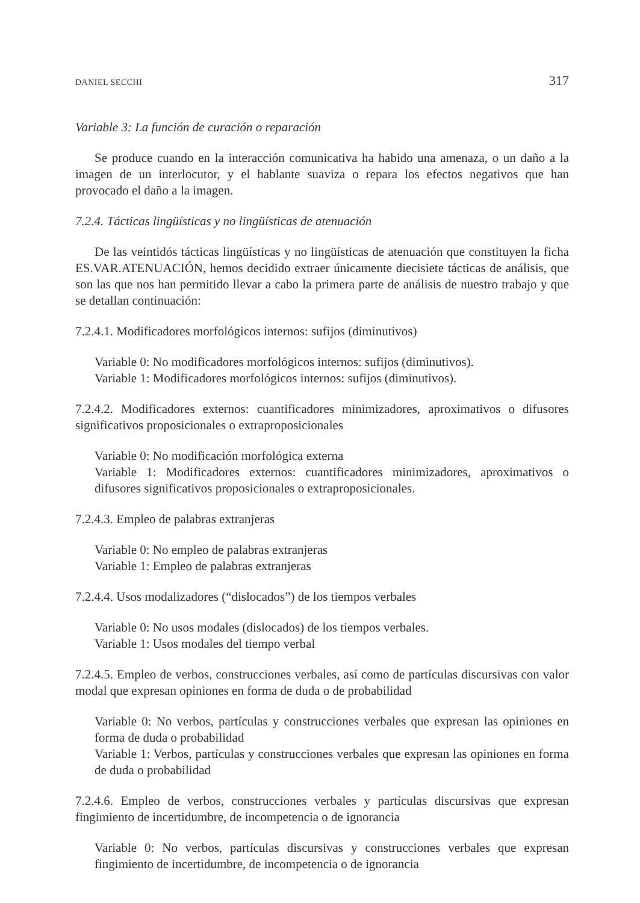DANIEL SECCHI 317
Variable 3: La función de curación o reparación
Se produce cuando en la interacción comunicativa ha habido una amenaza, o un daño a la imagen de un interlocutor, y el hablante suaviza o repara los efectos negativos que han provocado el daño a la imagen.
7.2.4. Tácticas lingüísticas y no lingüísticas de atenuación
De las veintidós tácticas lingüísticas y no lingüísticas de atenuación que constituyen la ficha ES.VAR.ATENUACIÓN, hemos decidido extraer únicamente diecisiete tácticas de análisis, que son las que nos han permitido llevar a cabo la primera parte de análisis de nuestro trabajo y que se detallan continuación:
7.2.4.1. Modificadores morfológicos internos: sufijos (diminutivos)
Variable 0: No modificadores morfológicos internos: sufijos (diminutivos).
Variable 1: Modificadores morfológicos internos: sufijos (diminutivos).
7.2.4.2. Modificadores externos: cuantificadores minimizadores, aproximativos o difusores significativos proposicionales o extraproposicionales
Variable 0: No modificación morfológica externa
Variable 1: Modificadores externos: cuantificadores minimizadores, aproximativos o difusores significativos proposicionales o extraproposicionales.
7.2.4.3. Empleo de palabras extranjeras
Variable 0: No empleo de palabras extranjeras
Variable 1: Empleo de palabras extranjeras
7.2.4.4. Usos modalizadores (“dislocados”) de los tiempos verbales
Variable 0: No usos modales (dislocados) de los tiempos verbales.
Variable 1: Usos modales del tiempo verbal
7.2.4.5. Empleo de verbos, construcciones verbales, así como de partículas discursivas con valor modal que expresan opiniones en forma de duda o de probabilidad
Variable 0: No verbos, partículas y construcciones verbales que expresan las opiniones en forma de duda o probabilidad
Variable 1: Verbos, partículas y construcciones verbales que expresan las opiniones en forma de duda o probabilidad
7.2.4.6. Empleo de verbos, construcciones verbales y partículas discursivas que expresan fingimiento de incertidumbre, de incompetencia o de ignorancia
Variable 0: No verbos, partículas discursivas y construcciones verbales que expresan fingimiento de incertidumbre, de incompetencia o de ignorancia